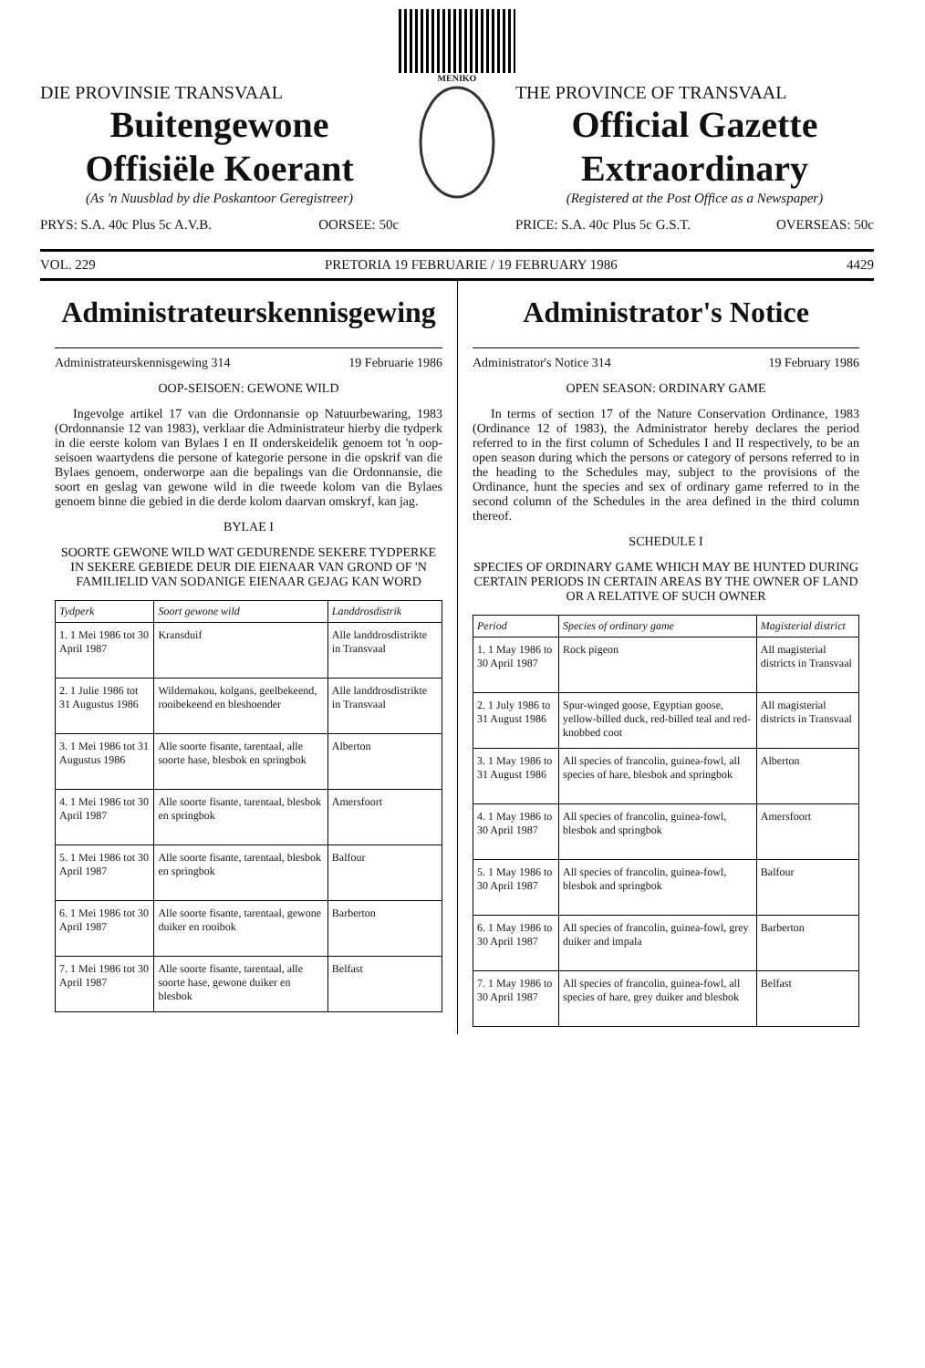DIE PROVINSIE TRANSVAAL
Buitengewone
Offisiële Koerant
(As 'n Nuusblad by die Poskantoor Geregistreer)
PRYS: S.A. 40c Plus 5c A.V.B. OORSEE: 50c
MENIKO
THE PROVINCE OF TRANSVAAL
Official Gazette
Extraordinary
(Registered at the Post Office as a Newspaper)
PRICE: S.A. 40c Plus 5c G.S.T. OVERSEAS: 50c
VOL. 229 PRETORIA 19 FEBRUARIE / 19 FEBRUARY 1986 4429
Administrateurskennisgewing
Administrateurskennisgewing 314 19 Februarie 1986
OOP-SEISOEN: GEWONE WILD
Ingevolge artikel 17 van die Ordonnansie op Natuurbewaring, 1983 (Ordonnansie 12 van 1983), verklaar die Administrateur hierby die tydperk in die eerste kolom van Bylaes I en II onderskeidelik genoem tot 'n oop-seisoen waartydens die persone of kategorie persone in die opskrif van die Bylaes genoem, onderworpe aan die bepalings van die Ordonnansie, die soort en geslag van gewone wild in die tweede kolom van die Bylaes genoem binne die gebied in die derde kolom daarvan omskryf, kan jag.
BYLAE I
SOORTE GEWONE WILD WAT GEDURENDE SEKERE TYDPERKE IN SEKERE GEBIEDE DEUR DIE EIENAAR VAN GROND OF 'N FAMILIELID VAN SODANIGE EIENAAR GEJAG KAN WORD
| Tydperk | Soort gewone wild | Landdrosdistrik |
| --- | --- | --- |
| 1. 1 Mei 1986 tot 30 April 1987 | Kransduif | Alle landdrosdistrikte in Transvaal |
| 2. 1 Julie 1986 tot 31 Augustus 1986 | Wildemakou, kolgans, geelbekeend, rooibekeend en bleshoender | Alle landdrosdistrikte in Transvaal |
| 3. 1 Mei 1986 tot 31 Augustus 1986 | Alle soorte fisante, tarentaal, alle soorte hase, blesbok en springbok | Alberton |
| 4. 1 Mei 1986 tot 30 April 1987 | Alle soorte fisante, tarentaal, blesbok en springbok | Amersfoort |
| 5. 1 Mei 1986 tot 30 April 1987 | Alle soorte fisante, tarentaal, blesbok en springbok | Balfour |
| 6. 1 Mei 1986 tot 30 April 1987 | Alle soorte fisante, tarentaal, gewone duiker en rooibok | Barberton |
| 7. 1 Mei 1986 tot 30 April 1987 | Alle soorte fisante, tarentaal, alle soorte hase, gewone duiker en blesbok | Belfast |
Administrator's Notice
Administrator's Notice 314 19 February 1986
OPEN SEASON: ORDINARY GAME
In terms of section 17 of the Nature Conservation Ordinance, 1983 (Ordinance 12 of 1983), the Administrator hereby declares the period referred to in the first column of Schedules I and II respectively, to be an open season during which the persons or category of persons referred to in the heading to the Schedules may, subject to the provisions of the Ordinance, hunt the species and sex of ordinary game referred to in the second column of the Schedules in the area defined in the third column thereof.
SCHEDULE I
SPECIES OF ORDINARY GAME WHICH MAY BE HUNTED DURING CERTAIN PERIODS IN CERTAIN AREAS BY THE OWNER OF LAND OR A RELATIVE OF SUCH OWNER
| Period | Species of ordinary game | Magisterial district |
| --- | --- | --- |
| 1. 1 May 1986 to 30 April 1987 | Rock pigeon | All magisterial districts in Transvaal |
| 2. 1 July 1986 to 31 August 1986 | Spur-winged goose, Egyptian goose, yellow-billed duck, red-billed teal and red-knobbed coot | All magisterial districts in Transvaal |
| 3. 1 May 1986 to 31 August 1986 | All species of francolin, guinea-fowl, all species of hare, blesbok and springbok | Alberton |
| 4. 1 May 1986 to 30 April 1987 | All species of francolin, guinea-fowl, blesbok and springbok | Amersfoort |
| 5. 1 May 1986 to 30 April 1987 | All species of francolin, guinea-fowl, blesbok and springbok | Balfour |
| 6. 1 May 1986 to 30 April 1987 | All species of francolin, guinea-fowl, grey duiker and impala | Barberton |
| 7. 1 May 1986 to 30 April 1987 | All species of francolin, guinea-fowl, all species of hare, grey duiker and blesbok | Belfast |